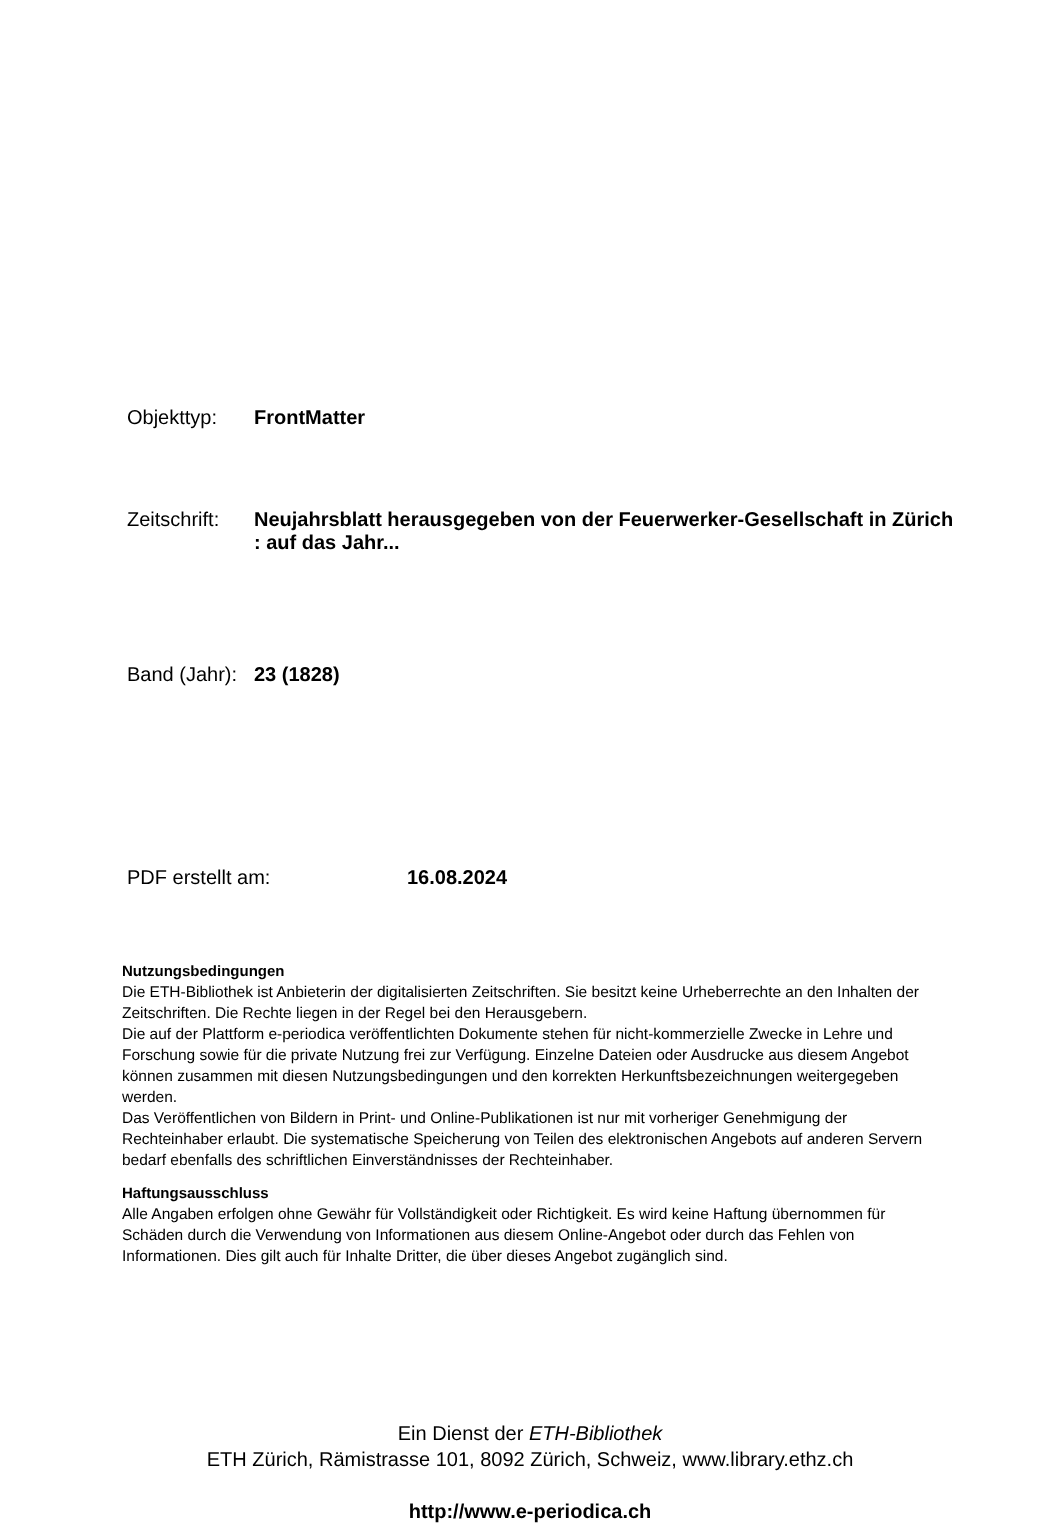Objekttyp: FrontMatter
Zeitschrift:
Neujahrsblatt herausgegeben von der Feuerwerker-Gesellschaft in Zürich : auf das Jahr...
Band (Jahr):
23 (1828)
PDF erstellt am: 16.08.2024
Nutzungsbedingungen
Die ETH-Bibliothek ist Anbieterin der digitalisierten Zeitschriften. Sie besitzt keine Urheberrechte an den Inhalten der Zeitschriften. Die Rechte liegen in der Regel bei den Herausgebern.
Die auf der Plattform e-periodica veröffentlichten Dokumente stehen für nicht-kommerzielle Zwecke in Lehre und Forschung sowie für die private Nutzung frei zur Verfügung. Einzelne Dateien oder Ausdrucke aus diesem Angebot können zusammen mit diesen Nutzungsbedingungen und den korrekten Herkunftsbezeichnungen weitergegeben werden.
Das Veröffentlichen von Bildern in Print- und Online-Publikationen ist nur mit vorheriger Genehmigung der Rechteinhaber erlaubt. Die systematische Speicherung von Teilen des elektronischen Angebots auf anderen Servern bedarf ebenfalls des schriftlichen Einverständnisses der Rechteinhaber.
Haftungsausschluss
Alle Angaben erfolgen ohne Gewähr für Vollständigkeit oder Richtigkeit. Es wird keine Haftung übernommen für Schäden durch die Verwendung von Informationen aus diesem Online-Angebot oder durch das Fehlen von Informationen. Dies gilt auch für Inhalte Dritter, die über dieses Angebot zugänglich sind.
Ein Dienst der ETH-Bibliothek
ETH Zürich, Rämistrasse 101, 8092 Zürich, Schweiz, www.library.ethz.ch
http://www.e-periodica.ch